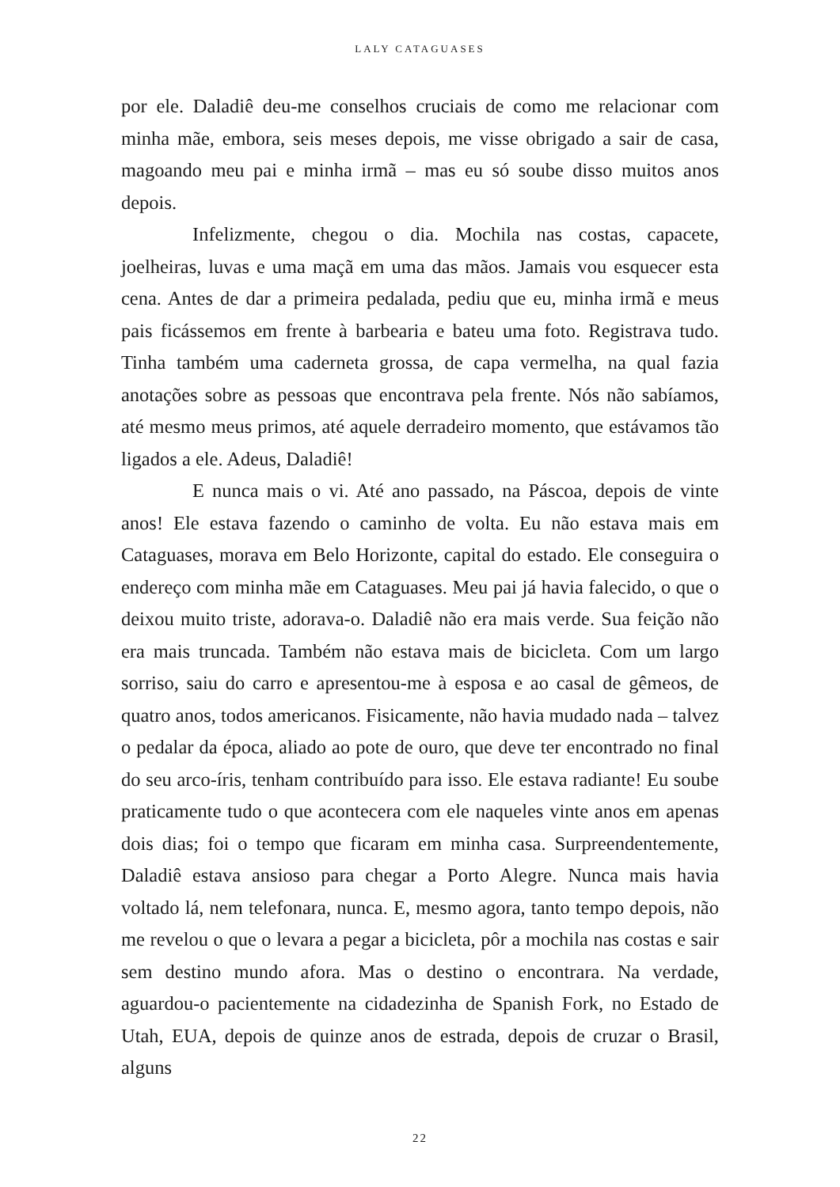LALY CATAGUASES
por ele. Daladiê deu-me conselhos cruciais de como me relacionar com minha mãe, embora, seis meses depois, me visse obrigado a sair de casa, magoando meu pai e minha irmã – mas eu só soube disso muitos anos depois.
Infelizmente, chegou o dia. Mochila nas costas, capacete, joelheiras, luvas e uma maçã em uma das mãos. Jamais vou esquecer esta cena. Antes de dar a primeira pedalada, pediu que eu, minha irmã e meus pais ficássemos em frente à barbearia e bateu uma foto. Registrava tudo. Tinha também uma caderneta grossa, de capa vermelha, na qual fazia anotações sobre as pessoas que encontrava pela frente. Nós não sabíamos, até mesmo meus primos, até aquele derradeiro momento, que estávamos tão ligados a ele. Adeus, Daladiê!
E nunca mais o vi. Até ano passado, na Páscoa, depois de vinte anos! Ele estava fazendo o caminho de volta. Eu não estava mais em Cataguases, morava em Belo Horizonte, capital do estado. Ele conseguira o endereço com minha mãe em Cataguases. Meu pai já havia falecido, o que o deixou muito triste, adorava-o. Daladiê não era mais verde. Sua feição não era mais truncada. Também não estava mais de bicicleta. Com um largo sorriso, saiu do carro e apresentou-me à esposa e ao casal de gêmeos, de quatro anos, todos americanos. Fisicamente, não havia mudado nada – talvez o pedalar da época, aliado ao pote de ouro, que deve ter encontrado no final do seu arco-íris, tenham contribuído para isso. Ele estava radiante! Eu soube praticamente tudo o que acontecera com ele naqueles vinte anos em apenas dois dias; foi o tempo que ficaram em minha casa. Surpreendentemente, Daladiê estava ansioso para chegar a Porto Alegre. Nunca mais havia voltado lá, nem telefonara, nunca. E, mesmo agora, tanto tempo depois, não me revelou o que o levara a pegar a bicicleta, pôr a mochila nas costas e sair sem destino mundo afora. Mas o destino o encontrara. Na verdade, aguardou-o pacientemente na cidadezinha de Spanish Fork, no Estado de Utah, EUA, depois de quinze anos de estrada, depois de cruzar o Brasil, alguns
22